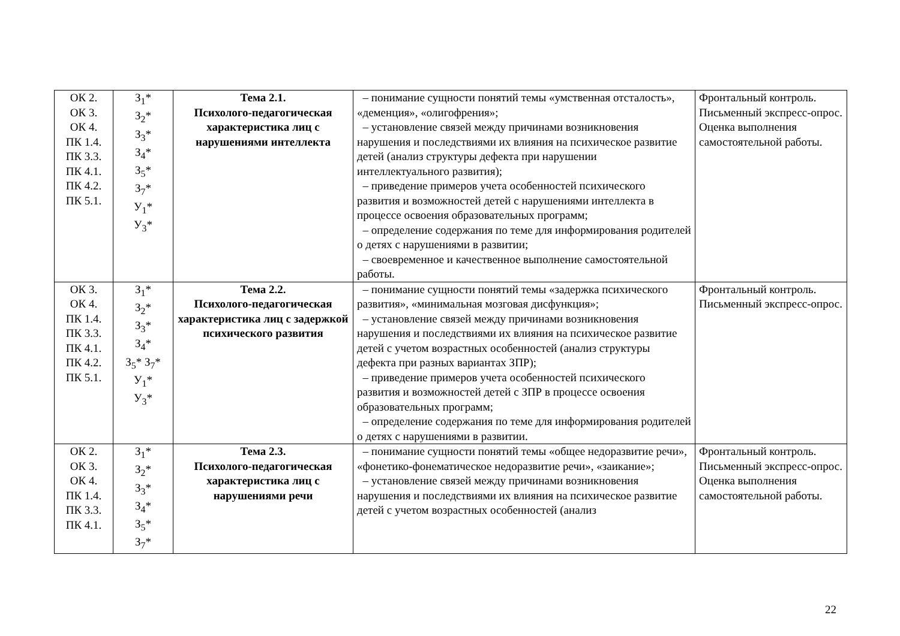| ОК 2. ОК 3. ОК 4. ПК 1.4. ПК 3.3. ПК 4.1. ПК 4.2. ПК 5.1. | З<sub>1</sub>* З<sub>2</sub>* З<sub>3</sub>* З<sub>4</sub>* З<sub>5</sub>* З<sub>7</sub>* У<sub>1</sub>* У<sub>3</sub>* | Тема 2.1. Психолого-педагогическая характеристика лиц с нарушениями интеллекта | – понимание сущности понятий темы «умственная отсталость», «деменция», «олигофрения»; – установление связей между причинами возникновения нарушения и последствиями их влияния на психическое развитие детей (анализ структуры дефекта при нарушении интеллектуального развития); – приведение примеров учета особенностей психического развития и возможностей детей с нарушениями интеллекта в процессе освоения образовательных программ; – определение содержания по теме для информирования родителей о детях с нарушениями в развитии; – своевременное и качественное выполнение самостоятельной работы. | Фронтальный контроль. Письменный экспресс-опрос. Оценка выполнения самостоятельной работы. |
| ОК 3. ОК 4. ПК 1.4. ПК 3.3. ПК 4.1. ПК 4.2. ПК 5.1. | З<sub>1</sub>* З<sub>2</sub>* З<sub>3</sub>* З<sub>4</sub>* З<sub>5</sub>* З<sub>7</sub>* У<sub>1</sub>* У<sub>3</sub>* | Тема 2.2. Психолого-педагогическая характеристика лиц с задержкой психического развития | – понимание сущности понятий темы «задержка психического развития», «минимальная мозговая дисфункция»; – установление связей между причинами возникновения нарушения и последствиями их влияния на психическое развитие детей с учетом возрастных особенностей (анализ структуры дефекта при разных вариантах ЗПР); – приведение примеров учета особенностей психического развития и возможностей детей с ЗПР в процессе освоения образовательных программ; – определение содержания по теме для информирования родителей о детях с нарушениями в развитии. | Фронтальный контроль. Письменный экспресс-опрос. |
| ОК 2. ОК 3. ОК 4. ПК 1.4. ПК 3.3. ПК 4.1. | З<sub>1</sub>* З<sub>2</sub>* З<sub>3</sub>* З<sub>4</sub>* З<sub>5</sub>* З<sub>7</sub>* | Тема 2.3. Психолого-педагогическая характеристика лиц с нарушениями речи | – понимание сущности понятий темы «общее недоразвитие речи», «фонетико-фонематическое недоразвитие речи», «заикание»; – установление связей между причинами возникновения нарушения и последствиями их влияния на психическое развитие детей с учетом возрастных особенностей (анализ | Фронтальный контроль. Письменный экспресс-опрос. Оценка выполнения самостоятельной работы. |
22